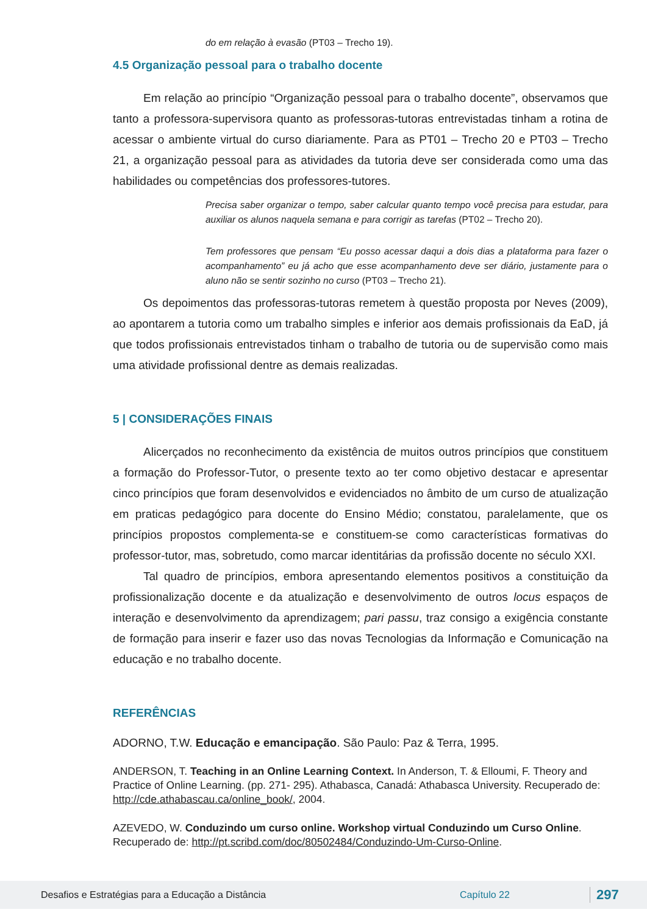do em relação à evasão (PT03 – Trecho 19).
4.5 Organização pessoal para o trabalho docente
Em relação ao princípio “Organização pessoal para o trabalho docente”, observamos que tanto a professora-supervisora quanto as professoras-tutoras entrevistadas tinham a rotina de acessar o ambiente virtual do curso diariamente. Para as PT01 – Trecho 20 e PT03 – Trecho 21, a organização pessoal para as atividades da tutoria deve ser considerada como uma das habilidades ou competências dos professores-tutores.
Precisa saber organizar o tempo, saber calcular quanto tempo você precisa para estudar, para auxiliar os alunos naquela semana e para corrigir as tarefas (PT02 – Trecho 20).
Tem professores que pensam “Eu posso acessar daqui a dois dias a plataforma para fazer o acompanhamento” eu já acho que esse acompanhamento deve ser diário, justamente para o aluno não se sentir sozinho no curso (PT03 – Trecho 21).
Os depoimentos das professoras-tutoras remetem à questão proposta por Neves (2009), ao apontarem a tutoria como um trabalho simples e inferior aos demais profissionais da EaD, já que todos profissionais entrevistados tinham o trabalho de tutoria ou de supervisão como mais uma atividade profissional dentre as demais realizadas.
5 | CONSIDERAÇÕES FINAIS
Alicerçados no reconhecimento da existência de muitos outros princípios que constituem a formação do Professor-Tutor, o presente texto ao ter como objetivo destacar e apresentar cinco princípios que foram desenvolvidos e evidenciados no âmbito de um curso de atualização em praticas pedagógico para docente do Ensino Médio; constatou, paralelamente, que os princípios propostos complementa-se e constituem-se como características formativas do professor-tutor, mas, sobretudo, como marcar identitárias da profissão docente no século XXI.
Tal quadro de princípios, embora apresentando elementos positivos a constituição da profissionalização docente e da atualização e desenvolvimento de outros locus espaços de interação e desenvolvimento da aprendizagem; pari passu, traz consigo a exigência constante de formação para inserir e fazer uso das novas Tecnologias da Informação e Comunicação na educação e no trabalho docente.
REFERÊNCIAS
ADORNO, T.W. Educação e emancipação. São Paulo: Paz & Terra, 1995.
ANDERSON, T. Teaching in an Online Learning Context. In Anderson, T. & Elloumi, F. Theory and Practice of Online Learning. (pp. 271- 295). Athabasca, Canadá: Athabasca University. Recuperado de: http://cde.athabascau.ca/online_book/, 2004.
AZEVEDO, W. Conduzindo um curso online. Workshop virtual Conduzindo um Curso Online. Recuperado de: http://pt.scribd.com/doc/80502484/Conduzindo-Um-Curso-Online.
Desafios e Estratégias para a Educação a Distância Capítulo 22 297